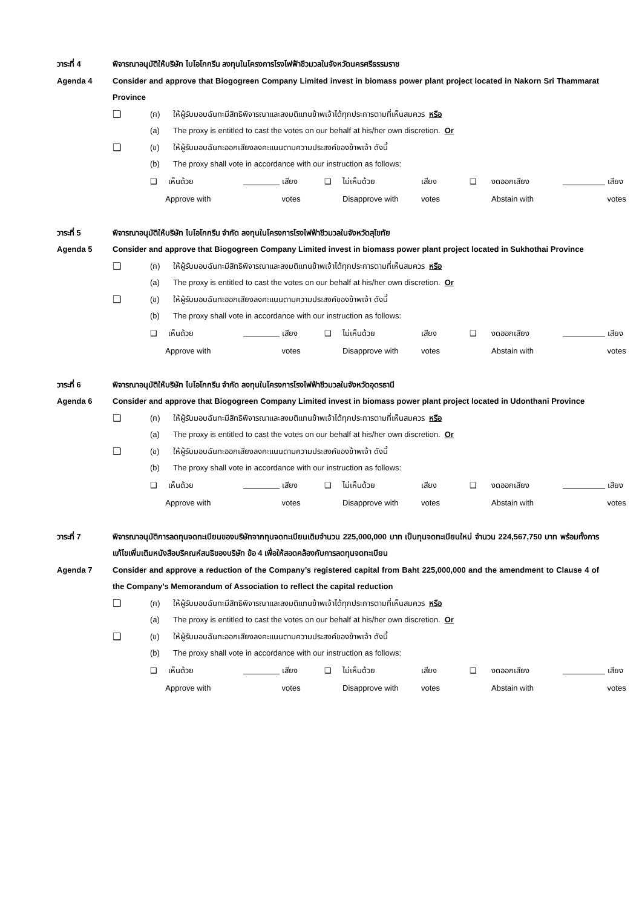วาระที่ 4 พิจารณาอนุมัติให้บริษัท ไบโอโกกรีน ลงทุนในโครงการโรงไฟฟ้าชีวมวลในจังหวัดนครศรีธรรมราช
Agenda 4 Consider and approve that Biogogreen Company Limited invest in biomass power plant project located in Nakorn Sri Thammarat Province
❑ (ก) ให้ผู้รับมอบฉันทะมีสิทธิพิจารณาและลงมติแทนข้าพเจ้าได้ทุกประการตามที่เห็นสมควร หรือ
(a) The proxy is entitled to cast the votes on our behalf at his/her own discretion. Or
❑ (ข) ให้ผู้รับมอบฉันทะออกเสียงลงคะแนนตามความประสงค์ของข้าพเจ้า ดังนี้
(b) The proxy shall vote in accordance with our instruction as follows:
❑ เห็นด้วย เสียง ❑ ไม่เห็นด้วย เสียง ❑ งดออกเสียง เสียง Approve with votes Disapprove with votes Abstain with votes
วาระที่ 5 พิจารณาอนุมัติให้บริษัท ไบโอโกกรีน จำกัด ลงทุนในโครงการโรงไฟฟ้าชีวมวลในจังหวัดสุโขทัย
Agenda 5 Consider and approve that Biogogreen Company Limited invest in biomass power plant project located in Sukhothai Province
❑ (ก) ให้ผู้รับมอบฉันทะมีสิทธิพิจารณาและลงมติแทนข้าพเจ้าได้ทุกประการตามที่เห็นสมควร หรือ
(a) The proxy is entitled to cast the votes on our behalf at his/her own discretion. Or
❑ (ข) ให้ผู้รับมอบฉันทะออกเสียงลงคะแนนตามความประสงค์ของข้าพเจ้า ดังนี้
(b) The proxy shall vote in accordance with our instruction as follows:
❑ เห็นด้วย เสียง ❑ ไม่เห็นด้วย เสียง ❑ งดออกเสียง เสียง Approve with votes Disapprove with votes Abstain with votes
วาระที่ 6 พิจารณาอนุมัติให้บริษัท ไบโอโกกรีน จำกัด ลงทุนในโครงการโรงไฟฟ้าชีวมวลในจังหวัดอุดรธานี
Agenda 6 Consider and approve that Biogogreen Company Limited invest in biomass power plant project located in Udonthani Province
❑ (ก) ให้ผู้รับมอบฉันทะมีสิทธิพิจารณาและลงมติแทนข้าพเจ้าได้ทุกประการตามที่เห็นสมควร หรือ
(a) The proxy is entitled to cast the votes on our behalf at his/her own discretion. Or
❑ (ข) ให้ผู้รับมอบฉันทะออกเสียงลงคะแนนตามความประสงค์ของข้าพเจ้า ดังนี้
(b) The proxy shall vote in accordance with our instruction as follows:
❑ เห็นด้วย เสียง ❑ ไม่เห็นด้วย เสียง ❑ งดออกเสียง เสียง Approve with votes Disapprove with votes Abstain with votes
วาระที่ 7 พิจารณาอนุมัติการลดทุนจดทะเบียนของบริษัทจากทุนจดทะเบียนเดิมจำนวน 225,000,000 บาท เป็นทุนจดทะเบียนใหม่ จำนวน 224,567,750 บาท พร้อมทั้งการแก้ไขเพิ่มเติมหนังสือบริคณห์สนธิของบริษัท ข้อ 4 เพื่อให้สอดคล้องกับการลดทุนจดทะเบียน
Agenda 7 Consider and approve a reduction of the Company’s registered capital from Baht 225,000,000 and the amendment to Clause 4 of the Company’s Memorandum of Association to reflect the capital reduction
❑ (ก) ให้ผู้รับมอบฉันทะมีสิทธิพิจารณาและลงมติแทนข้าพเจ้าได้ทุกประการตามที่เห็นสมควร หรือ
(a) The proxy is entitled to cast the votes on our behalf at his/her own discretion. Or
❑ (ข) ให้ผู้รับมอบฉันทะออกเสียงลงคะแนนตามความประสงค์ของข้าพเจ้า ดังนี้
(b) The proxy shall vote in accordance with our instruction as follows:
❑ เห็นด้วย เสียง ❑ ไม่เห็นด้วย เสียง ❑ งดออกเสียง เสียง Approve with votes Disapprove with votes Abstain with votes